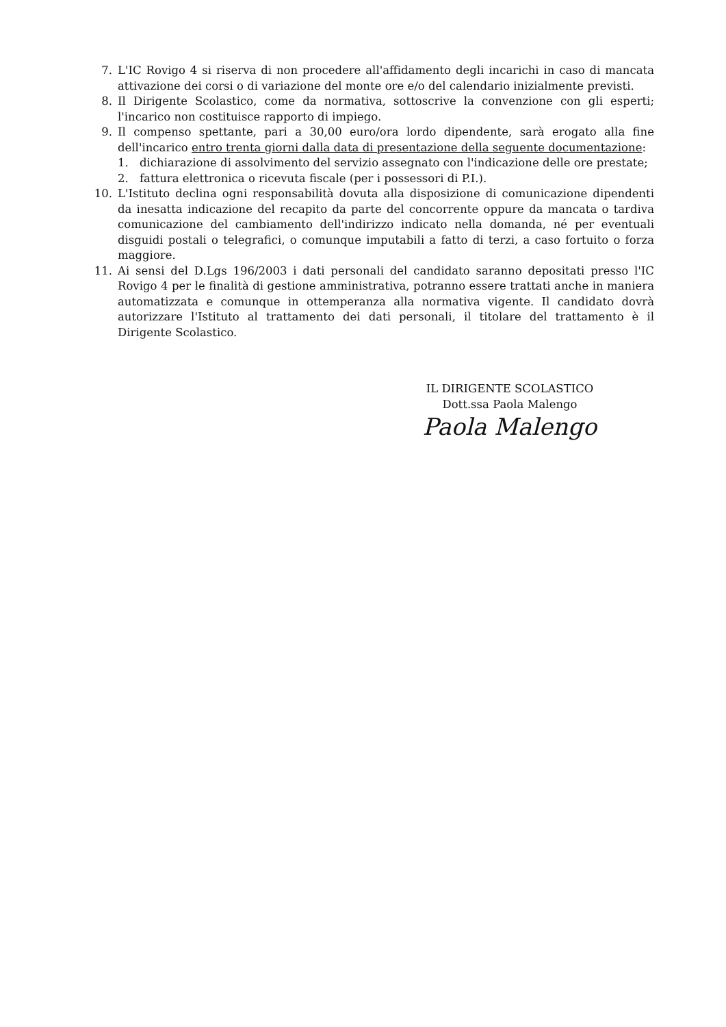7. L'IC Rovigo 4 si riserva di non procedere all'affidamento degli incarichi in caso di mancata attivazione dei corsi o di variazione del monte ore e/o del calendario inizialmente previsti.
8. Il Dirigente Scolastico, come da normativa, sottoscrive la convenzione con gli esperti; l'incarico non costituisce rapporto di impiego.
9. Il compenso spettante, pari a 30,00 euro/ora lordo dipendente, sarà erogato alla fine dell'incarico entro trenta giorni dalla data di presentazione della seguente documentazione:
1. dichiarazione di assolvimento del servizio assegnato con l'indicazione delle ore prestate;
2. fattura elettronica o ricevuta fiscale (per i possessori di P.I.).
10. L'Istituto declina ogni responsabilità dovuta alla disposizione di comunicazione dipendenti da inesatta indicazione del recapito da parte del concorrente oppure da mancata o tardiva comunicazione del cambiamento dell'indirizzo indicato nella domanda, né per eventuali disguidi postali o telegrafici, o comunque imputabili a fatto di terzi, a caso fortuito o forza maggiore.
11. Ai sensi del D.Lgs 196/2003 i dati personali del candidato saranno depositati presso l'IC Rovigo 4 per le finalità di gestione amministrativa, potranno essere trattati anche in maniera automatizzata e comunque in ottemperanza alla normativa vigente. Il candidato dovrà autorizzare l'Istituto al trattamento dei dati personali, il titolare del trattamento è il Dirigente Scolastico.
IL DIRIGENTE SCOLASTICO
Dott.ssa Paola Malengo
Paola Malengo